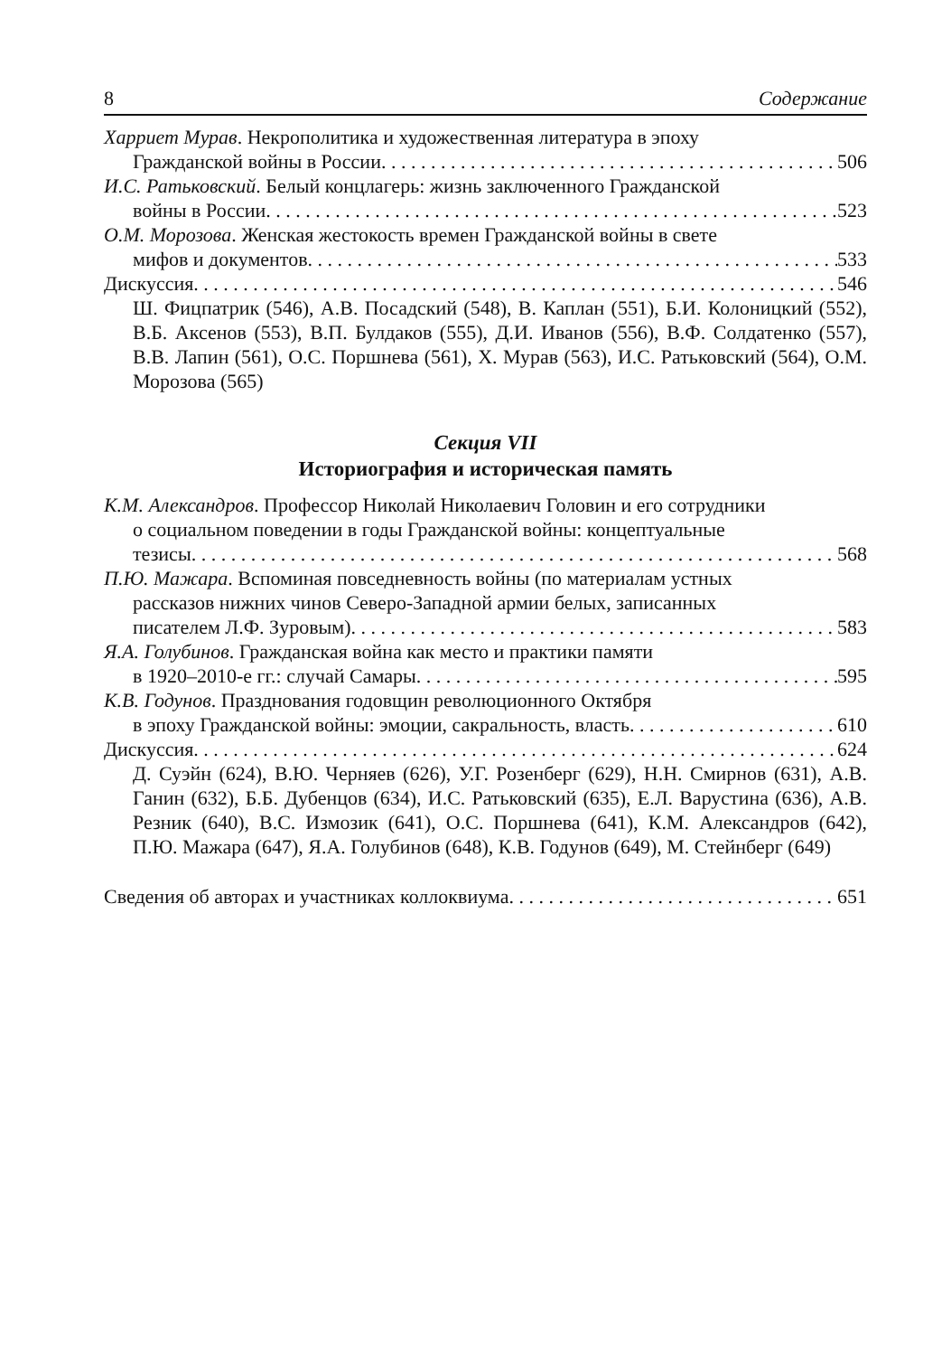8 Содержание
Харриет Мурав. Некрополитика и художественная литература в эпоху
Гражданской войны в России 506
И.С. Ратьковский. Белый концлагерь: жизнь заключенного Гражданской
войны в России 523
О.М. Морозова. Женская жестокость времен Гражданской войны в свете
мифов и документов 533
Дискуссия 546
Ш. Фицпатрик (546), А.В. Посадский (548), В. Каплан (551), Б.И. Колоницкий (552), В.Б. Аксенов (553), В.П. Булдаков (555), Д.И. Иванов (556), В.Ф. Солдатенко (557), В.В. Лапин (561), О.С. Поршнева (561), Х. Мурав (563), И.С. Ратьковский (564), О.М. Морозова (565)
Секция VII
Историография и историческая память
К.М. Александров. Профессор Николай Николаевич Головин и его сотрудники
о социальном поведении в годы Гражданской войны: концептуальные
тезисы 568
П.Ю. Мажара. Вспоминая повседневность войны (по материалам устных
рассказов нижних чинов Северо-Западной армии белых, записанных
писателем Л.Ф. Зуровым) 583
Я.А. Голубинов. Гражданская война как место и практики памяти
в 1920–2010-е гг.: случай Самары 595
К.В. Годунов. Празднования годовщин революционного Октября
в эпоху Гражданской войны: эмоции, сакральность, власть 610
Дискуссия 624
Д. Суэйн (624), В.Ю. Черняев (626), У.Г. Розенберг (629), Н.Н. Смирнов (631), А.В. Ганин (632), Б.Б. Дубенцов (634), И.С. Ратьковский (635), Е.Л. Варустина (636), А.В. Резник (640), В.С. Измозик (641), О.С. Поршнева (641), К.М. Александров (642), П.Ю. Мажара (647), Я.А. Голубинов (648), К.В. Годунов (649), М. Стейнберг (649)
Сведения об авторах и участниках коллоквиума 651